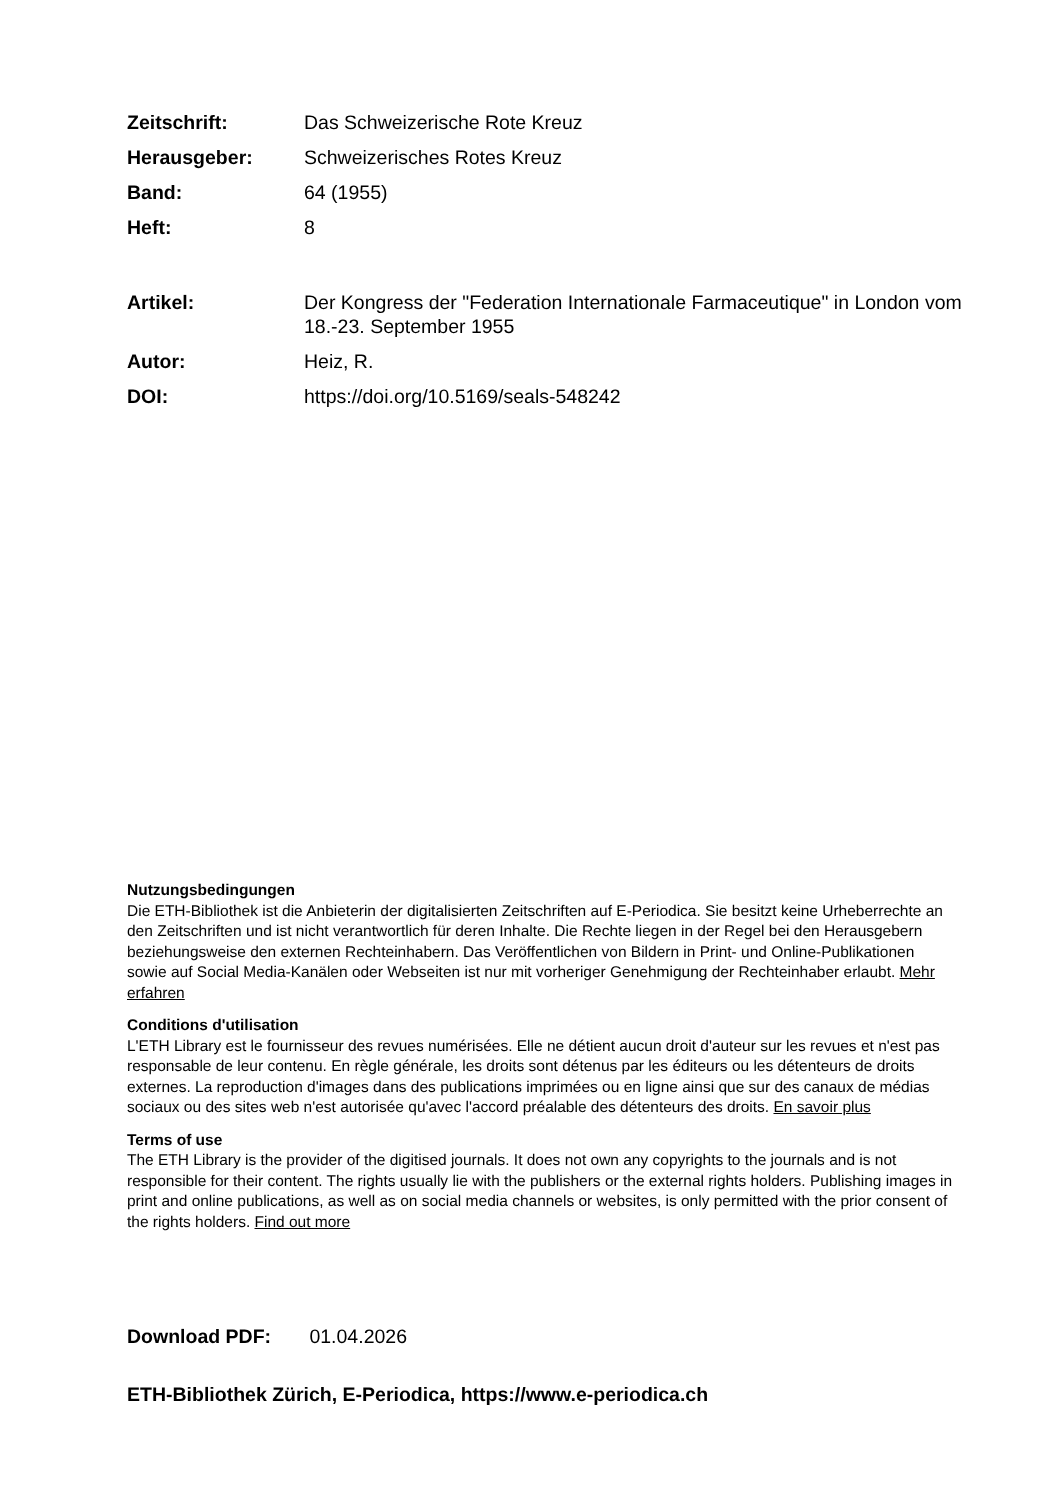Zeitschrift: Das Schweizerische Rote Kreuz
Herausgeber: Schweizerisches Rotes Kreuz
Band: 64 (1955)
Heft: 8
Artikel: Der Kongress der "Federation Internationale Farmaceutique" in London vom 18.-23. September 1955
Autor: Heiz, R.
DOI: https://doi.org/10.5169/seals-548242
Nutzungsbedingungen
Die ETH-Bibliothek ist die Anbieterin der digitalisierten Zeitschriften auf E-Periodica. Sie besitzt keine Urheberrechte an den Zeitschriften und ist nicht verantwortlich für deren Inhalte. Die Rechte liegen in der Regel bei den Herausgebern beziehungsweise den externen Rechteinhabern. Das Veröffentlichen von Bildern in Print- und Online-Publikationen sowie auf Social Media-Kanälen oder Webseiten ist nur mit vorheriger Genehmigung der Rechteinhaber erlaubt. Mehr erfahren
Conditions d'utilisation
L'ETH Library est le fournisseur des revues numérisées. Elle ne détient aucun droit d'auteur sur les revues et n'est pas responsable de leur contenu. En règle générale, les droits sont détenus par les éditeurs ou les détenteurs de droits externes. La reproduction d'images dans des publications imprimées ou en ligne ainsi que sur des canaux de médias sociaux ou des sites web n'est autorisée qu'avec l'accord préalable des détenteurs des droits. En savoir plus
Terms of use
The ETH Library is the provider of the digitised journals. It does not own any copyrights to the journals and is not responsible for their content. The rights usually lie with the publishers or the external rights holders. Publishing images in print and online publications, as well as on social media channels or websites, is only permitted with the prior consent of the rights holders. Find out more
Download PDF: 01.04.2026
ETH-Bibliothek Zürich, E-Periodica, https://www.e-periodica.ch